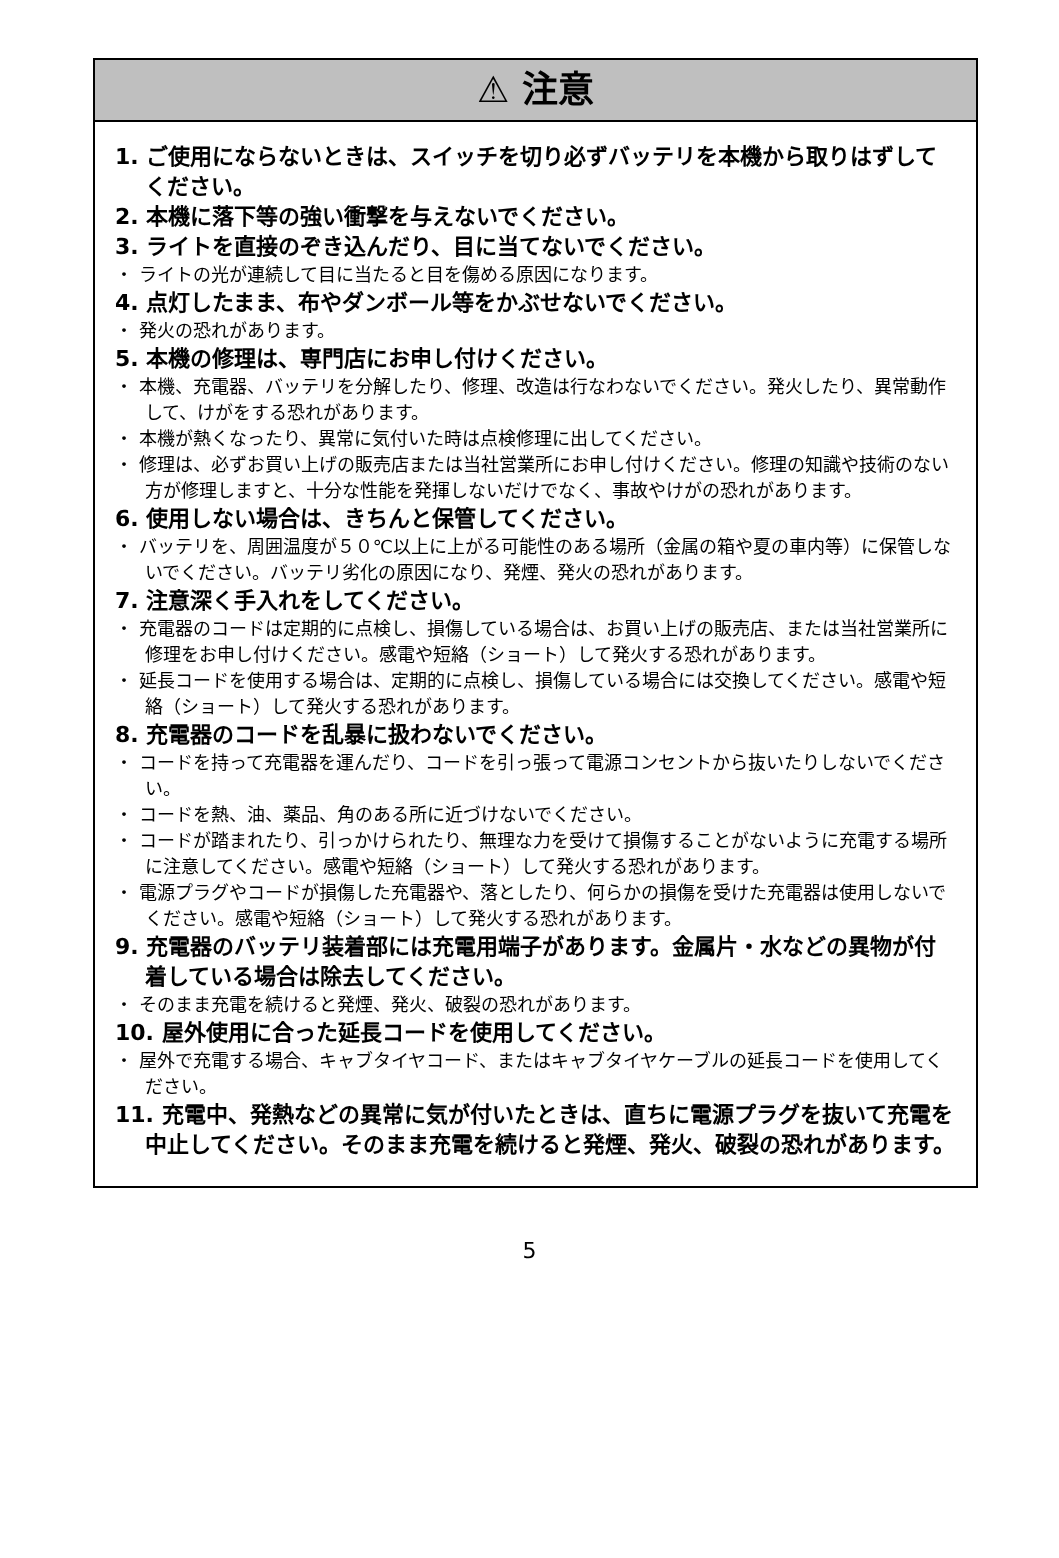⚠ 注意
1. ご使用にならないときは、スイッチを切り必ずバッテリを本機から取りはずしてください。
2. 本機に落下等の強い衝撃を与えないでください。
3. ライトを直接のぞき込んだり、目に当てないでください。
・ ライトの光が連続して目に当たると目を傷める原因になります。
4. 点灯したまま、布やダンボール等をかぶせないでください。
・ 発火の恐れがあります。
5. 本機の修理は、専門店にお申し付けください。
・ 本機、充電器、バッテリを分解したり、修理、改造は行なわないでください。発火したり、異常動作して、けがをする恐れがあります。
・ 本機が熱くなったり、異常に気付いた時は点検修理に出してください。
・ 修理は、必ずお買い上げの販売店または当社営業所にお申し付けください。修理の知識や技術のない方が修理しますと、十分な性能を発揮しないだけでなく、事故やけがの恐れがあります。
6. 使用しない場合は、きちんと保管してください。
・ バッテリを、周囲温度が５０℃以上に上がる可能性のある場所（金属の箱や夏の車内等）に保管しないでください。バッテリ劣化の原因になり、発煙、発火の恐れがあります。
7. 注意深く手入れをしてください。
・ 充電器のコードは定期的に点検し、損傷している場合は、お買い上げの販売店、または当社営業所に修理をお申し付けください。感電や短絡（ショート）して発火する恐れがあります。
・ 延長コードを使用する場合は、定期的に点検し、損傷している場合には交換してください。感電や短絡（ショート）して発火する恐れがあります。
8. 充電器のコードを乱暴に扱わないでください。
・ コードを持って充電器を運んだり、コードを引っ張って電源コンセントから抜いたりしないでください。
・ コードを熱、油、薬品、角のある所に近づけないでください。
・ コードが踏まれたり、引っかけられたり、無理な力を受けて損傷することがないように充電する場所に注意してください。感電や短絡（ショート）して発火する恐れがあります。
・ 電源プラグやコードが損傷した充電器や、落としたり、何らかの損傷を受けた充電器は使用しないでください。感電や短絡（ショート）して発火する恐れがあります。
9. 充電器のバッテリ装着部には充電用端子があります。金属片・水などの異物が付着している場合は除去してください。
・ そのまま充電を続けると発煙、発火、破裂の恐れがあります。
10. 屋外使用に合った延長コードを使用してください。
・ 屋外で充電する場合、キャブタイヤコード、またはキャブタイヤケーブルの延長コードを使用してください。
11. 充電中、発熱などの異常に気が付いたときは、直ちに電源プラグを抜いて充電を中止してください。そのまま充電を続けると発煙、発火、破裂の恐れがあります。
5